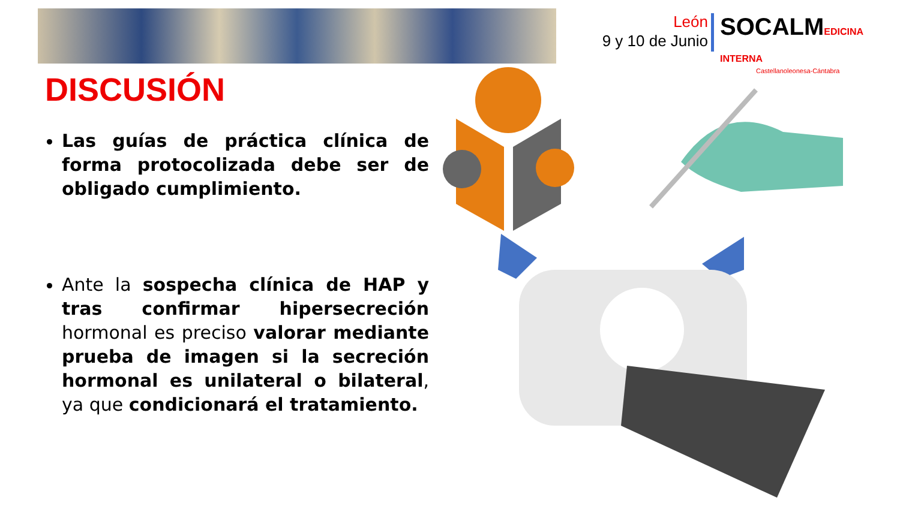León
9 y 10 de Junio
SOCALMEDICINA INTERNA
Castellanoleonesa-Cántabra
DISCUSIÓN
Las guías de práctica clínica de forma protocolizada debe ser de obligado cumplimiento.
Ante la sospecha clínica de HAP y tras confirmar hipersecreción hormonal es preciso valorar mediante prueba de imagen si la secreción hormonal es unilateral o bilateral, ya que condicionará el tratamiento.